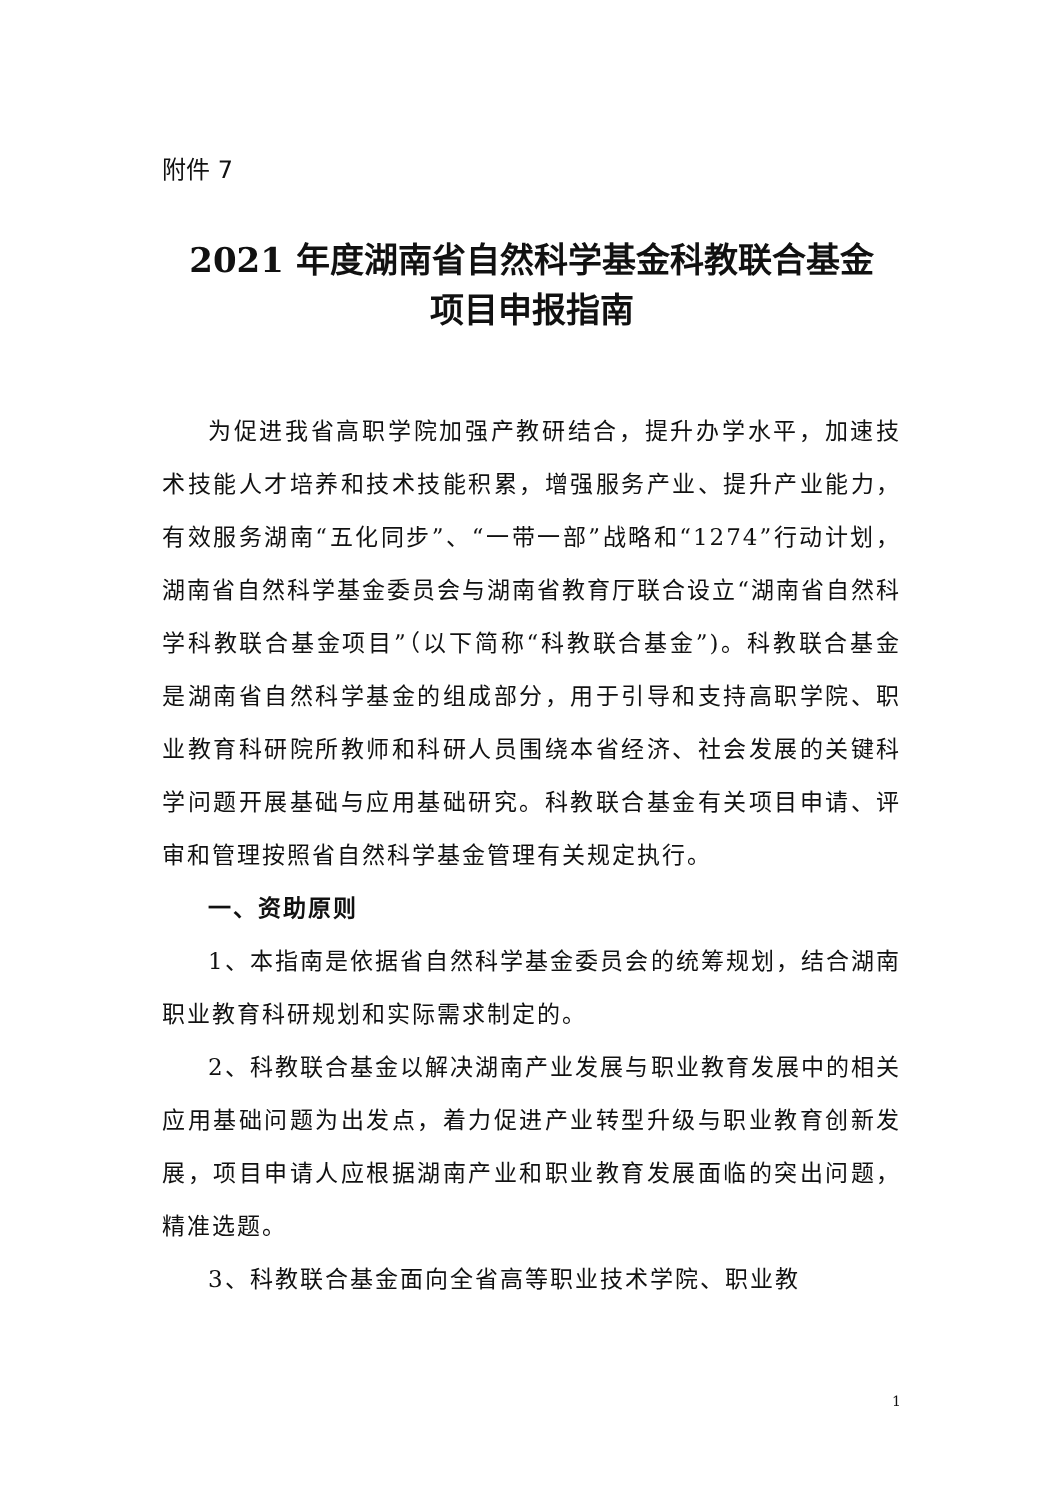附件 7
2021 年度湖南省自然科学基金科教联合基金
项目申报指南
为促进我省高职学院加强产教研结合，提升办学水平，加速技术技能人才培养和技术技能积累，增强服务产业、提升产业能力，有效服务湖南“五化同步”、“一带一部”战略和“1274”行动计划，湖南省自然科学基金委员会与湖南省教育厅联合设立“湖南省自然科学科教联合基金项目”（以下简称“科教联合基金”)。科教联合基金是湖南省自然科学基金的组成部分，用于引导和支持高职学院、职业教育科研院所教师和科研人员围绕本省经济、社会发展的关键科学问题开展基础与应用基础研究。科教联合基金有关项目申请、评审和管理按照省自然科学基金管理有关规定执行。
一、资助原则
1、本指南是依据省自然科学基金委员会的统筹规划，结合湖南职业教育科研规划和实际需求制定的。
2、科教联合基金以解决湖南产业发展与职业教育发展中的相关应用基础问题为出发点，着力促进产业转型升级与职业教育创新发展，项目申请人应根据湖南产业和职业教育发展面临的突出问题，精准选题。
3、科教联合基金面向全省高等职业技术学院、职业教
1